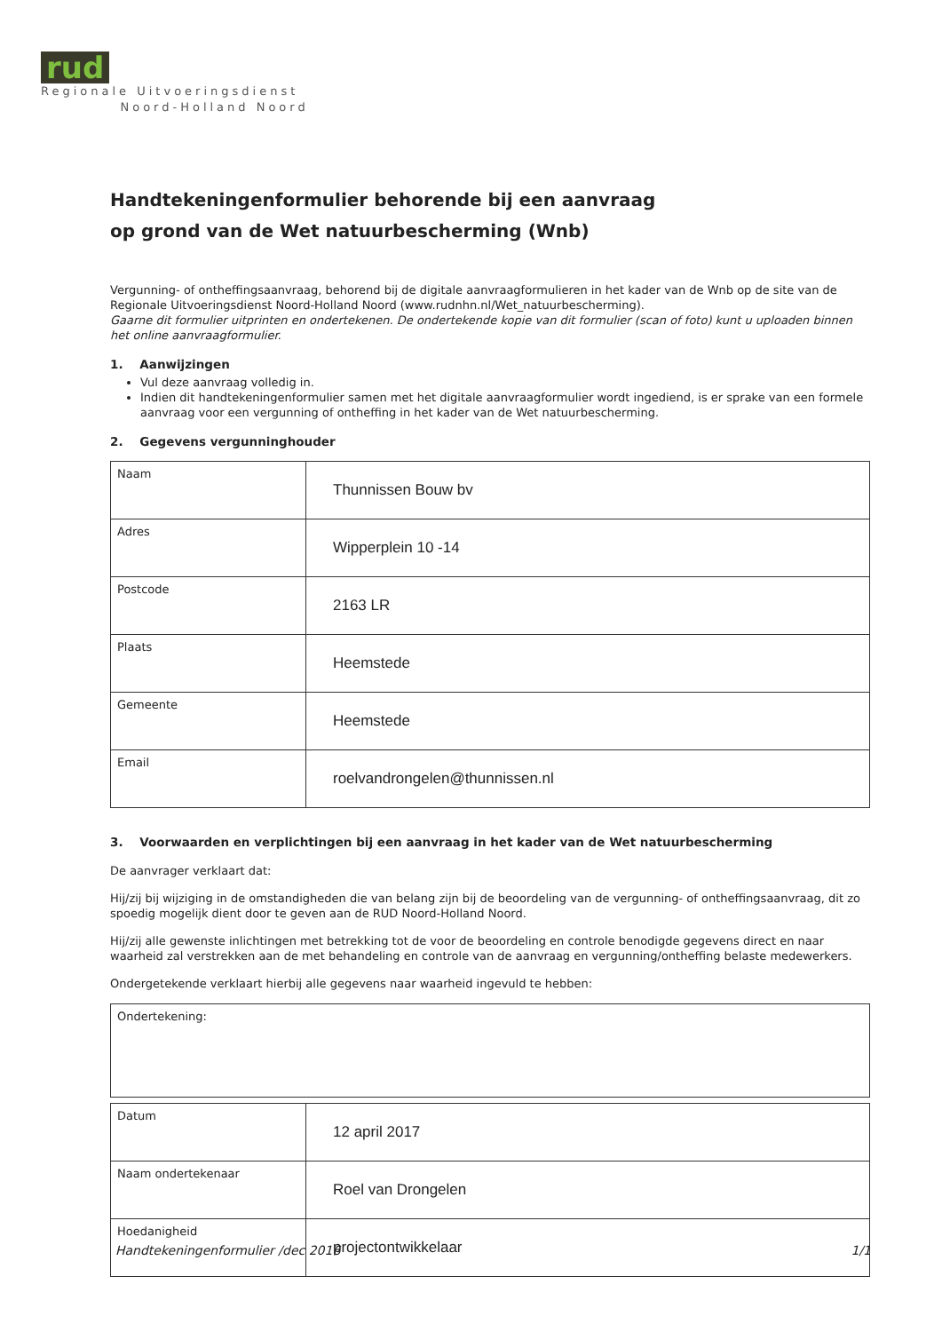rud
Regionale Uitvoeringsdienst
Noord-Holland Noord
Handtekeningenformulier behorende bij een aanvraag
op grond van de Wet natuurbescherming (Wnb)
Vergunning- of ontheffingsaanvraag, behorend bij de digitale aanvraagformulieren in het kader van de Wnb op de site van de Regionale Uitvoeringsdienst Noord-Holland Noord (www.rudnhn.nl/Wet_natuurbescherming).
Gaarne dit formulier uitprinten en ondertekenen. De ondertekende kopie van dit formulier (scan of foto) kunt u uploaden binnen het online aanvraagformulier.
1. Aanwijzingen
Vul deze aanvraag volledig in.
Indien dit handtekeningenformulier samen met het digitale aanvraagformulier wordt ingediend, is er sprake van een formele aanvraag voor een vergunning of ontheffing in het kader van de Wet natuurbescherming.
2. Gegevens vergunninghouder
| Naam | Thunnissen Bouw bv |
| Adres | Wipperplein 10 -14 |
| Postcode | 2163 LR |
| Plaats | Heemstede |
| Gemeente | Heemstede |
| Email | roelvandrongelen@thunnissen.nl |
3. Voorwaarden en verplichtingen bij een aanvraag in het kader van de Wet natuurbescherming
De aanvrager verklaart dat:
Hij/zij bij wijziging in de omstandigheden die van belang zijn bij de beoordeling van de vergunning- of ontheffingsaanvraag, dit zo spoedig mogelijk dient door te geven aan de RUD Noord-Holland Noord.
Hij/zij alle gewenste inlichtingen met betrekking tot de voor de beoordeling en controle benodigde gegevens direct en naar waarheid zal verstrekken aan de met behandeling en controle van de aanvraag en vergunning/ontheffing belaste medewerkers.
Ondergetekende verklaart hierbij alle gegevens naar waarheid ingevuld te hebben:
Ondertekening:
| Datum | 12 april 2017 |
| Naam ondertekenaar | Roel van Drongelen |
| Hoedanigheid | projectontwikkelaar |
Handtekeningenformulier /dec 2016 1/1